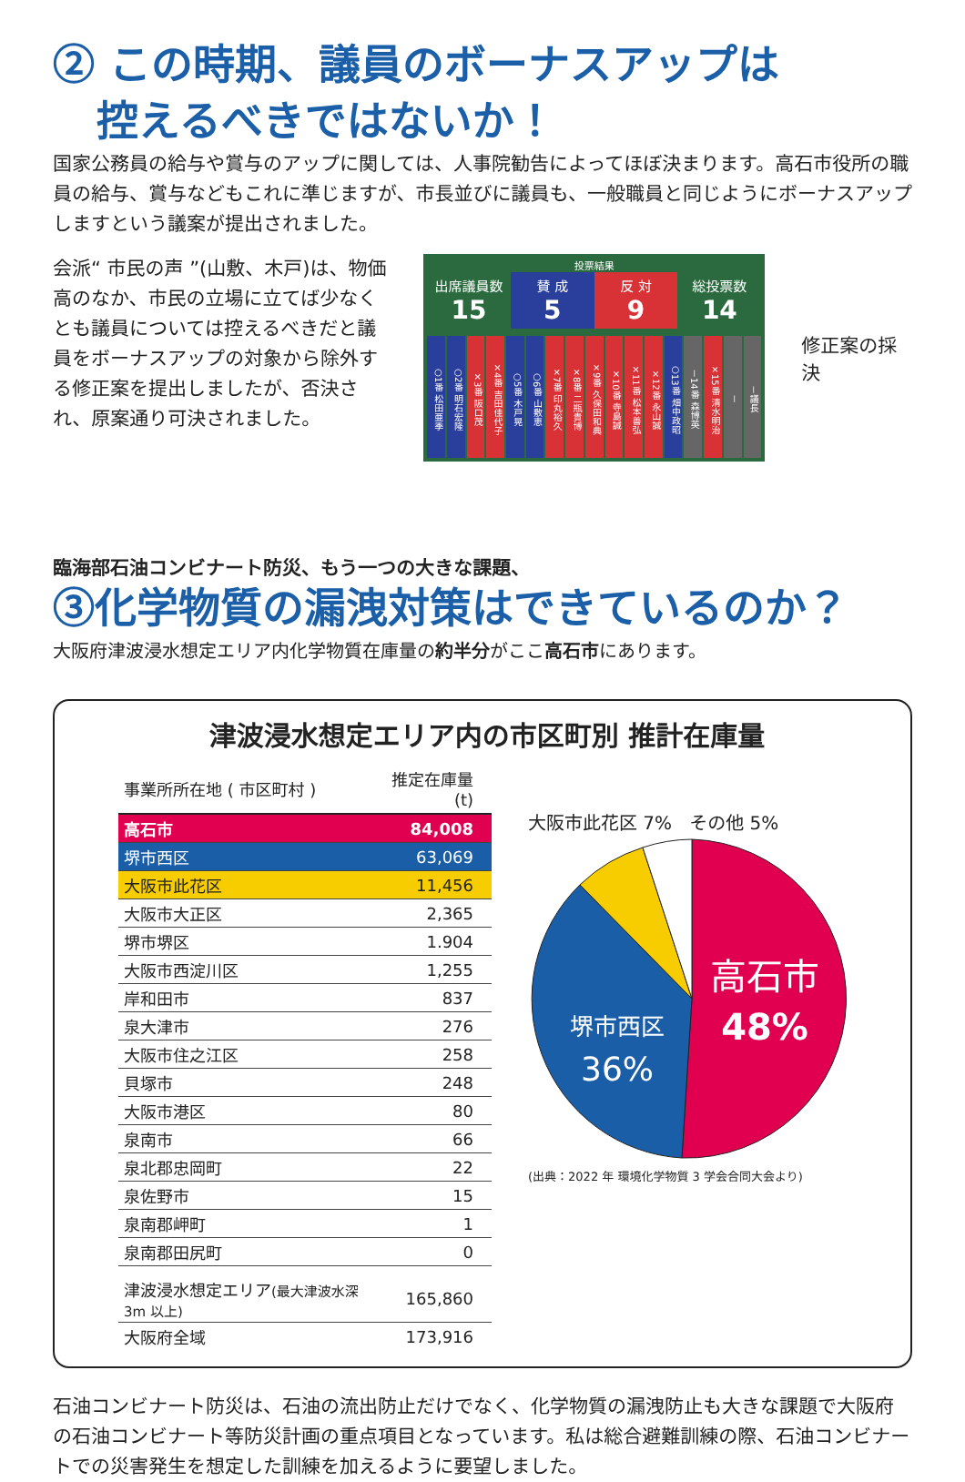② この時期、議員のボーナスアップは
控えるべきではないか！
国家公務員の給与や賞与のアップに関しては、人事院勧告によってほぼ決まります。高石市役所の職員の給与、賞与などもこれに準じますが、市長並びに議員も、一般職員と同じようにボーナスアップしますという議案が提出されました。
会派“ 市民の声 ”(山敷、木戸)は、物価高のなか、市民の立場に立てば少なくとも議員については控えるべきだと議員をボーナスアップの対象から除外する修正案を提出しましたが、否決され、原案通り可決されました。
投票結果
出席議員数
15
賛 成
5
反 対
9
総投票数
14
○1番 松田亜季
○2番 明石宏隆
×3番 阪口茂
×4番 吉田佳代子
○5番 木戸晃
○6番 山敷恵
×7番 印丸裕久
×8番 二瓶貴博
×9番 久保田和典
×10番 寺島誠
×11番 松本善弘
×12番 永山誠
○13番 畑中政昭
－14番 森博英
×15番 清水明治
－
－議長
修正案の採決
臨海部石油コンビナート防災、もう一つの大きな課題、
③化学物質の漏洩対策はできているのか？
大阪府津波浸水想定エリア内化学物質在庫量の約半分がここ高石市にあります。
津波浸水想定エリア内の市区町別 推計在庫量
| 事業所所在地 ( 市区町村 ) | 推定在庫量 (t) |
| --- | --- |
| 高石市 | 84,008 |
| 堺市西区 | 63,069 |
| 大阪市此花区 | 11,456 |
| 大阪市大正区 | 2,365 |
| 堺市堺区 | 1.904 |
| 大阪市西淀川区 | 1,255 |
| 岸和田市 | 837 |
| 泉大津市 | 276 |
| 大阪市住之江区 | 258 |
| 貝塚市 | 248 |
| 大阪市港区 | 80 |
| 泉南市 | 66 |
| 泉北郡忠岡町 | 22 |
| 泉佐野市 | 15 |
| 泉南郡岬町 | 1 |
| 泉南郡田尻町 | 0 |
| 津波浸水想定エリア (最大津波水深 3m 以上) | 165,860 |
| 大阪府全域 | 173,916 |
大阪市此花区 7% その他 5%
高石市
48%
堺市西区
36%
(出典：2022 年 環境化学物質 3 学会合同大会より)
石油コンビナート防災は、石油の流出防止だけでなく、化学物質の漏洩防止も大きな課題で大阪府の石油コンビナート等防災計画の重点項目となっています。私は総合避難訓練の際、石油コンビナートでの災害発生を想定した訓練を加えるように要望しました。